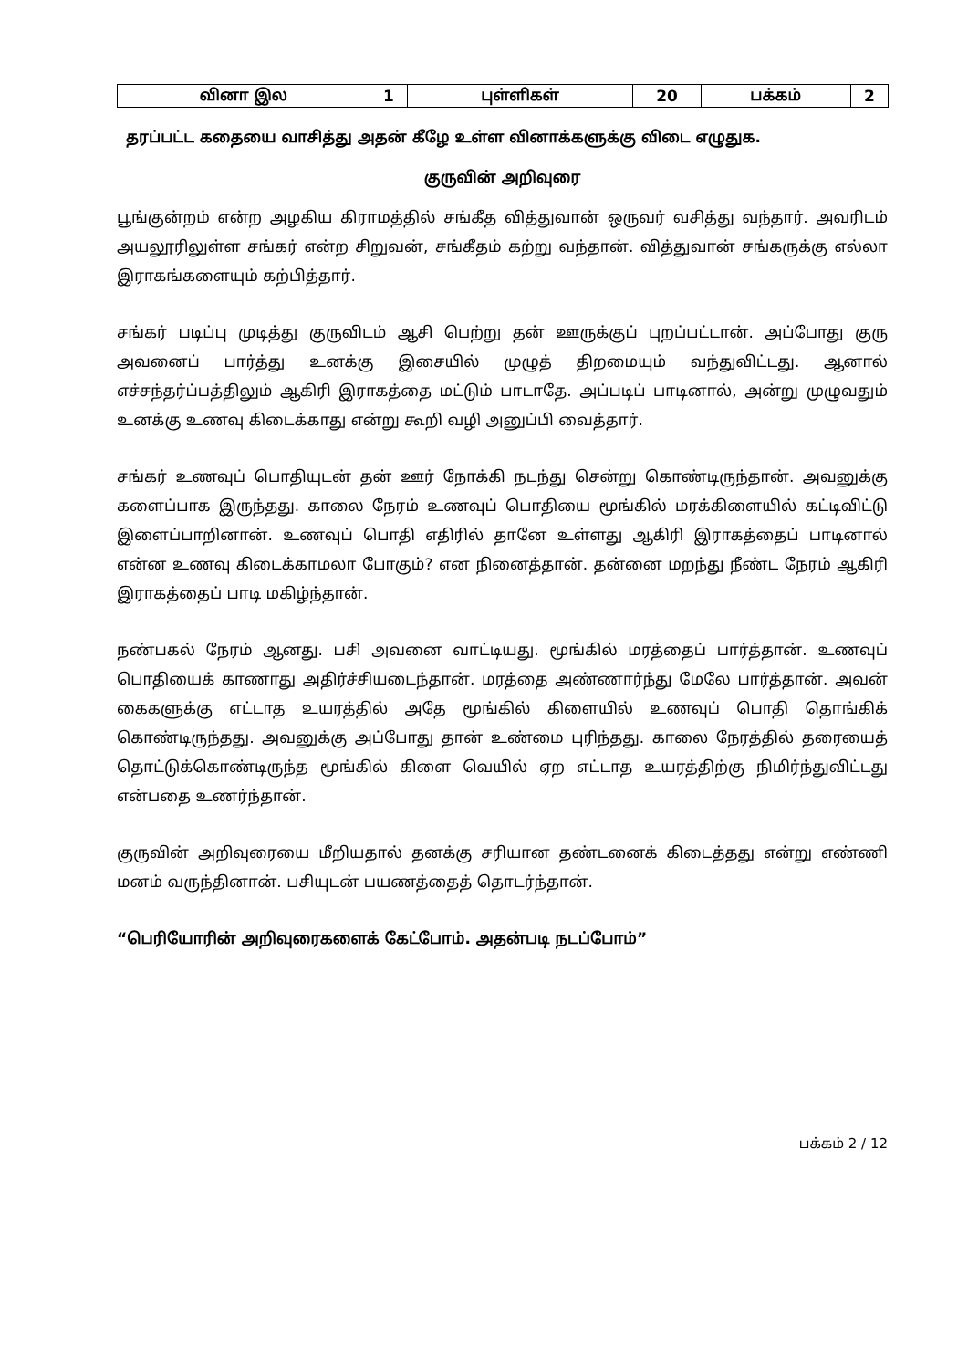| வினா இல | 1 | புள்ளிகள் | 20 | பக்கம் | 2 |
தரப்பட்ட கதையை வாசித்து அதன் கீழே உள்ள வினாக்களுக்கு விடை எழுதுக.
குருவின் அறிவுரை
பூங்குன்றம் என்ற அழகிய கிராமத்தில் சங்கீத வித்துவான் ஒருவர் வசித்து வந்தார். அவரிடம் அயலூரிலுள்ள சங்கர் என்ற சிறுவன், சங்கீதம் கற்று வந்தான். வித்துவான் சங்கருக்கு எல்லா இராகங்களையும் கற்பித்தார்.
சங்கர் படிப்பு முடித்து குருவிடம் ஆசி பெற்று தன் ஊருக்குப் புறப்பட்டான். அப்போது குரு அவனைப் பார்த்து உனக்கு இசையில் முழுத் திறமையும் வந்துவிட்டது. ஆனால் எச்சந்தர்ப்பத்திலும் ஆகிரி இராகத்தை மட்டும் பாடாதே. அப்படிப் பாடினால், அன்று முழுவதும் உனக்கு உணவு கிடைக்காது என்று கூறி வழி அனுப்பி வைத்தார்.
சங்கர் உணவுப் பொதியுடன் தன் ஊர் நோக்கி நடந்து சென்று கொண்டிருந்தான். அவனுக்கு களைப்பாக இருந்தது. காலை நேரம் உணவுப் பொதியை மூங்கில் மரக்கிளையில் கட்டிவிட்டு இளைப்பாறினான். உணவுப் பொதி எதிரில் தானே உள்ளது ஆகிரி இராகத்தைப் பாடினால் என்ன உணவு கிடைக்காமலா போகும்? என நினைத்தான். தன்னை மறந்து நீண்ட நேரம் ஆகிரி இராகத்தைப் பாடி மகிழ்ந்தான்.
நண்பகல் நேரம் ஆனது. பசி அவனை வாட்டியது. மூங்கில் மரத்தைப் பார்த்தான். உணவுப் பொதியைக் காணாது அதிர்ச்சியடைந்தான். மரத்தை அண்ணார்ந்து மேலே பார்த்தான். அவன் கைகளுக்கு எட்டாத உயரத்தில் அதே மூங்கில் கிளையில் உணவுப் பொதி தொங்கிக் கொண்டிருந்தது. அவனுக்கு அப்போது தான் உண்மை புரிந்தது. காலை நேரத்தில் தரையைத் தொட்டுக்கொண்டிருந்த மூங்கில் கிளை வெயில் ஏற எட்டாத உயரத்திற்கு நிமிர்ந்துவிட்டது என்பதை உணர்ந்தான்.
குருவின் அறிவுரையை மீறியதால் தனக்கு சரியான தண்டனைக் கிடைத்தது என்று எண்ணி மனம் வருந்தினான். பசியுடன் பயணத்தைத் தொடர்ந்தான்.
“பெரியோரின் அறிவுரைகளைக் கேட்போம். அதன்படி நடப்போம்”
பக்கம் 2 / 12